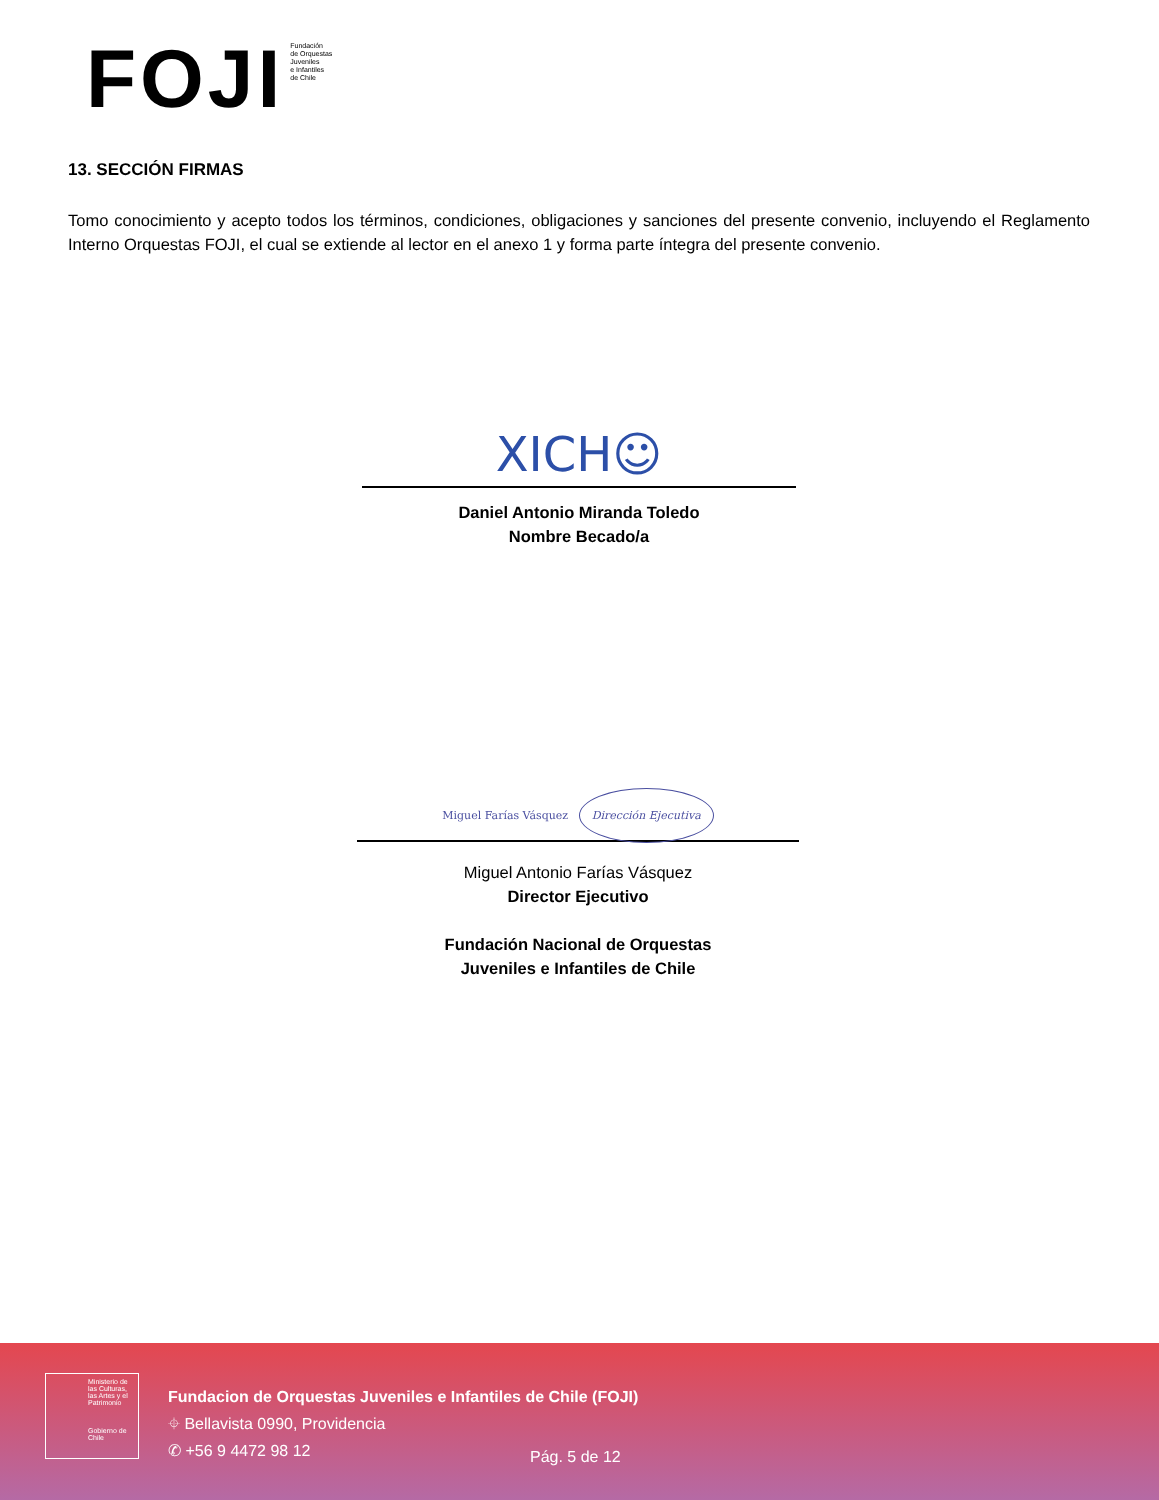FOJI
Fundación
de Orquestas
Juveniles
e Infantiles
de Chile
13. SECCIÓN FIRMAS
Tomo conocimiento y acepto todos los términos, condiciones, obligaciones y sanciones del presente convenio, incluyendo el Reglamento Interno Orquestas FOJI, el cual se extiende al lector en el anexo 1 y forma parte íntegra del presente convenio.
XICH☺
Daniel Antonio Miranda Toledo
Nombre Becado/a
Miguel Farías Vásquez Dirección Ejecutiva
Miguel Antonio Farías Vásquez
Director Ejecutivo
Fundación Nacional de Orquestas
Juveniles e Infantiles de Chile
Ministerio de las Culturas, las Artes y el Patrimonio
Gobierno de Chile
Fundacion de Orquestas Juveniles e Infantiles de Chile (FOJI)
⌖ Bellavista 0990, Providencia
✆ +56 9 4472 98 12
Pág. 5 de 12